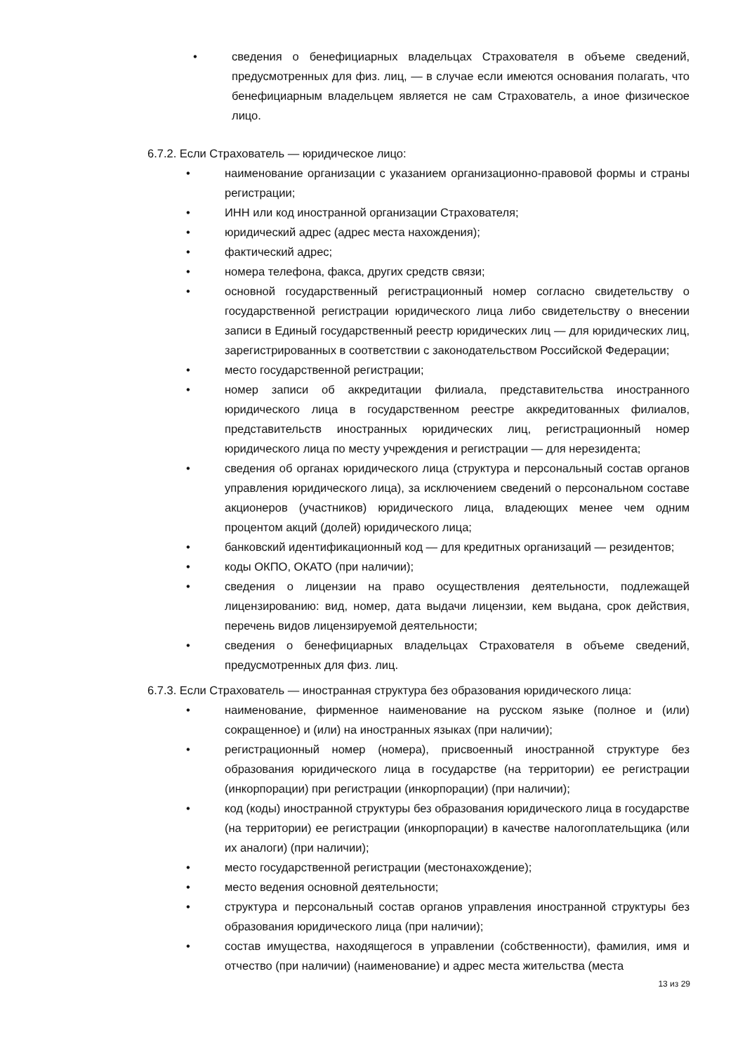• сведения о бенефициарных владельцах Страхователя в объеме сведений, предусмотренных для физ. лиц, — в случае если имеются основания полагать, что бенефициарным владельцем является не сам Страхователь, а иное физическое лицо.
6.7.2. Если Страхователь — юридическое лицо:
• наименование организации с указанием организационно-правовой формы и страны регистрации;
• ИНН или код иностранной организации Страхователя;
• юридический адрес (адрес места нахождения);
• фактический адрес;
• номера телефона, факса, других средств связи;
• основной государственный регистрационный номер согласно свидетельству о государственной регистрации юридического лица либо свидетельству о внесении записи в Единый государственный реестр юридических лиц — для юридических лиц, зарегистрированных в соответствии с законодательством Российской Федерации;
• место государственной регистрации;
• номер записи об аккредитации филиала, представительства иностранного юридического лица в государственном реестре аккредитованных филиалов, представительств иностранных юридических лиц, регистрационный номер юридического лица по месту учреждения и регистрации — для нерезидента;
• сведения об органах юридического лица (структура и персональный состав органов управления юридического лица), за исключением сведений о персональном составе акционеров (участников) юридического лица, владеющих менее чем одним процентом акций (долей) юридического лица;
• банковский идентификационный код — для кредитных организаций — резидентов;
• коды ОКПО, ОКАТО (при наличии);
• сведения о лицензии на право осуществления деятельности, подлежащей лицензированию: вид, номер, дата выдачи лицензии, кем выдана, срок действия, перечень видов лицензируемой деятельности;
• сведения о бенефициарных владельцах Страхователя в объеме сведений, предусмотренных для физ. лиц.
6.7.3. Если Страхователь — иностранная структура без образования юридического лица:
• наименование, фирменное наименование на русском языке (полное и (или) сокращенное) и (или) на иностранных языках (при наличии);
• регистрационный номер (номера), присвоенный иностранной структуре без образования юридического лица в государстве (на территории) ее регистрации (инкорпорации) при регистрации (инкорпорации) (при наличии);
• код (коды) иностранной структуры без образования юридического лица в государстве (на территории) ее регистрации (инкорпорации) в качестве налогоплательщика (или их аналоги) (при наличии);
• место государственной регистрации (местонахождение);
• место ведения основной деятельности;
• структура и персональный состав органов управления иностранной структуры без образования юридического лица (при наличии);
• состав имущества, находящегося в управлении (собственности), фамилия, имя и отчество (при наличии) (наименование) и адрес места жительства (места
13 из 29